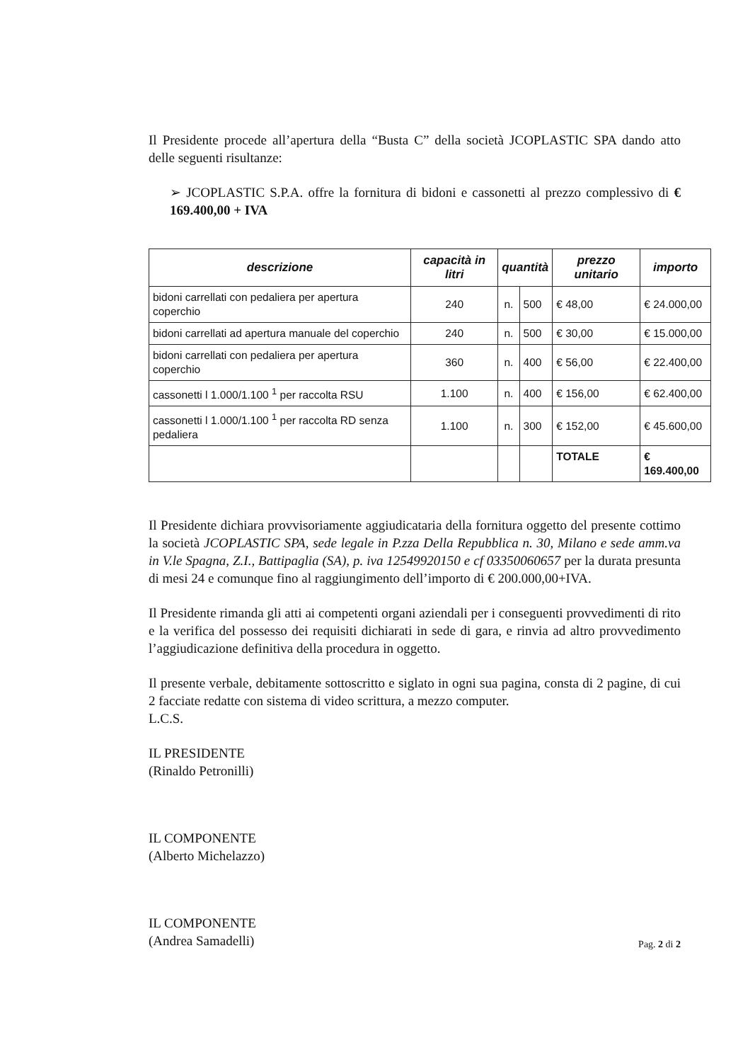Il Presidente procede all’apertura della “Busta C” della società JCOPLASTIC SPA dando atto delle seguenti risultanze:
➢ JCOPLASTIC S.P.A. offre la fornitura di bidoni e cassonetti al prezzo complessivo di € 169.400,00 + IVA
| descrizione | capacità in litri | quantità | | prezzo unitario | importo |
| --- | --- | --- | --- | --- | --- |
| bidoni carrellati con pedaliera per apertura coperchio | 240 | n. | 500 | € 48,00 | € 24.000,00 |
| bidoni carrellati ad apertura manuale del coperchio | 240 | n. | 500 | € 30,00 | € 15.000,00 |
| bidoni carrellati con pedaliera per apertura coperchio | 360 | n. | 400 | € 56,00 | € 22.400,00 |
| cassonetti l 1.000/1.100 <sup>1</sup> per raccolta RSU | 1.100 | n. | 400 | € 156,00 | € 62.400,00 |
| cassonetti l 1.000/1.100 <sup>1</sup> per raccolta RD senza pedaliera | 1.100 | n. | 300 | € 152,00 | € 45.600,00 |
| | | | | TOTALE | € 169.400,00 |
Il Presidente dichiara provvisoriamente aggiudicataria della fornitura oggetto del presente cottimo la società JCOPLASTIC SPA, sede legale in P.zza Della Repubblica n. 30, Milano e sede amm.va in V.le Spagna, Z.I., Battipaglia (SA), p. iva 12549920150 e cf 03350060657 per la durata presunta di mesi 24 e comunque fino al raggiungimento dell’importo di € 200.000,00+IVA.
Il Presidente rimanda gli atti ai competenti organi aziendali per i conseguenti provvedimenti di rito e la verifica del possesso dei requisiti dichiarati in sede di gara, e rinvia ad altro provvedimento l’aggiudicazione definitiva della procedura in oggetto.
Il presente verbale, debitamente sottoscritto e siglato in ogni sua pagina, consta di 2 pagine, di cui 2 facciate redatte con sistema di video scrittura, a mezzo computer.
L.C.S.
IL PRESIDENTE
(Rinaldo Petronilli)
IL COMPONENTE
(Alberto Michelazzo)
IL COMPONENTE
(Andrea Samadelli)
Pag. 2 di 2